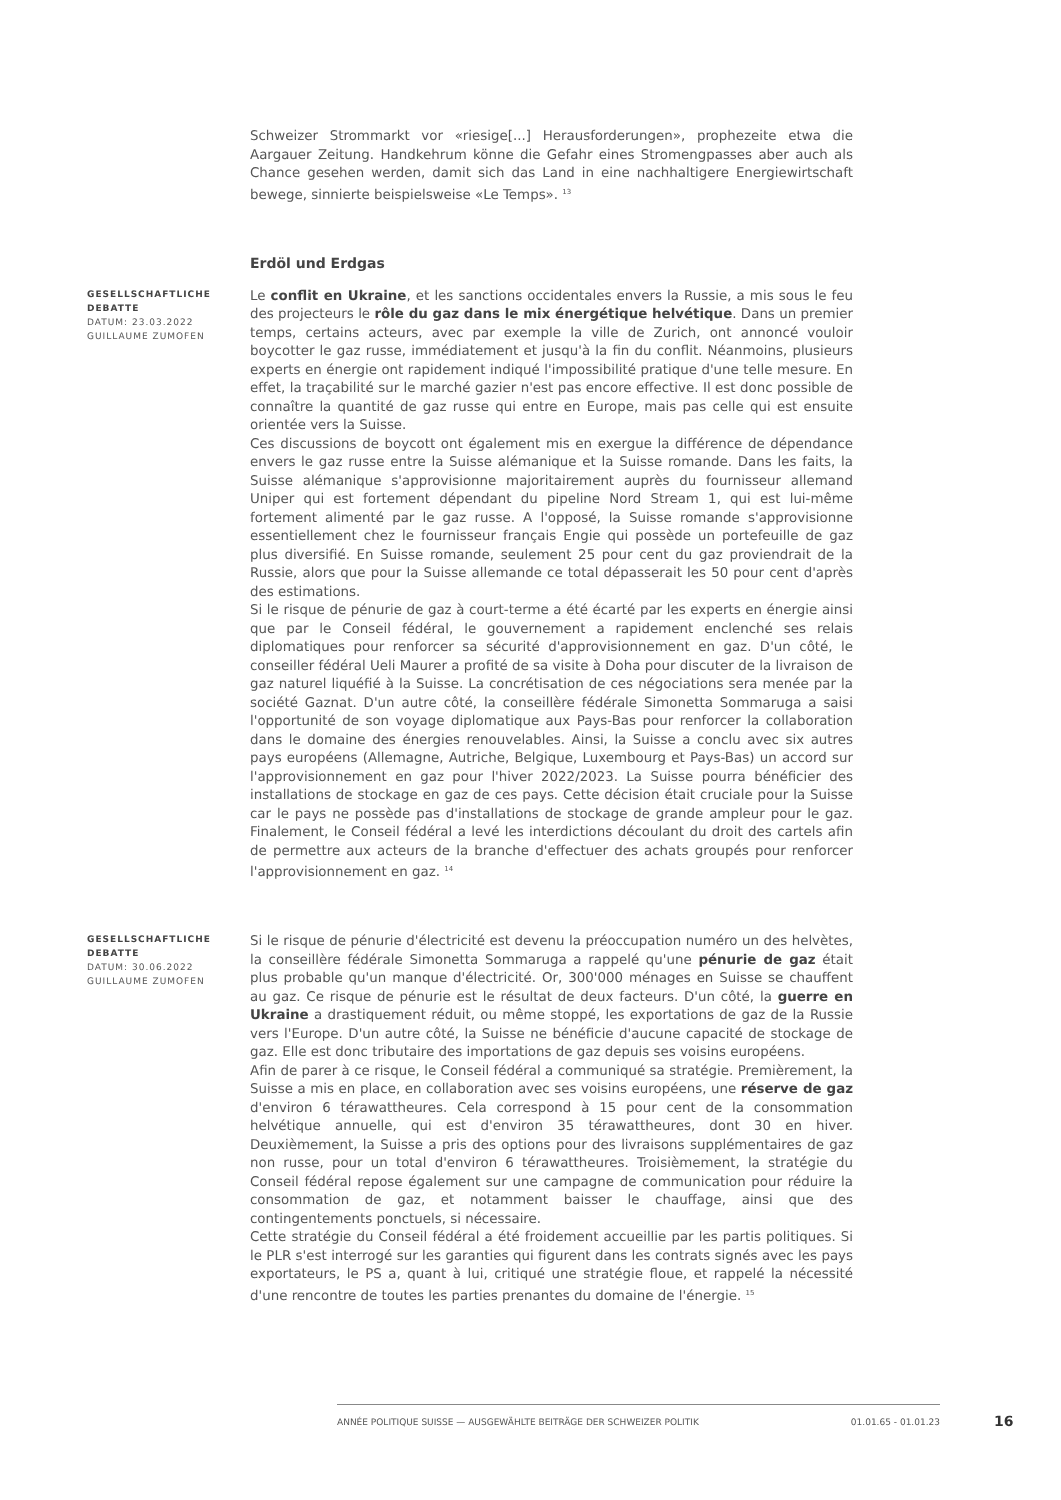Schweizer Strommarkt vor «riesige[...] Herausforderungen», prophezeite etwa die Aargauer Zeitung. Handkehrum könne die Gefahr eines Stromengpasses aber auch als Chance gesehen werden, damit sich das Land in eine nachhaltigere Energiewirtschaft bewege, sinnierte beispielsweise «Le Temps». <sup>13</sup>
Erdöl und Erdgas
GESELLSCHAFTLICHE DEBATTE
DATUM: 23.03.2022
GUILLAUME ZUMOFEN
Le conflit en Ukraine, et les sanctions occidentales envers la Russie, a mis sous le feu des projecteurs le rôle du gaz dans le mix énergétique helvétique. Dans un premier temps, certains acteurs, avec par exemple la ville de Zurich, ont annoncé vouloir boycotter le gaz russe, immédiatement et jusqu'à la fin du conflit. Néanmoins, plusieurs experts en énergie ont rapidement indiqué l'impossibilité pratique d'une telle mesure. En effet, la traçabilité sur le marché gazier n'est pas encore effective. Il est donc possible de connaître la quantité de gaz russe qui entre en Europe, mais pas celle qui est ensuite orientée vers la Suisse.
Ces discussions de boycott ont également mis en exergue la différence de dépendance envers le gaz russe entre la Suisse alémanique et la Suisse romande. Dans les faits, la Suisse alémanique s'approvisionne majoritairement auprès du fournisseur allemand Uniper qui est fortement dépendant du pipeline Nord Stream 1, qui est lui-même fortement alimenté par le gaz russe. A l'opposé, la Suisse romande s'approvisionne essentiellement chez le fournisseur français Engie qui possède un portefeuille de gaz plus diversifié. En Suisse romande, seulement 25 pour cent du gaz proviendrait de la Russie, alors que pour la Suisse allemande ce total dépasserait les 50 pour cent d'après des estimations.
Si le risque de pénurie de gaz à court-terme a été écarté par les experts en énergie ainsi que par le Conseil fédéral, le gouvernement a rapidement enclenché ses relais diplomatiques pour renforcer sa sécurité d'approvisionnement en gaz. D'un côté, le conseiller fédéral Ueli Maurer a profité de sa visite à Doha pour discuter de la livraison de gaz naturel liquéfié à la Suisse. La concrétisation de ces négociations sera menée par la société Gaznat. D'un autre côté, la conseillère fédérale Simonetta Sommaruga a saisi l'opportunité de son voyage diplomatique aux Pays-Bas pour renforcer la collaboration dans le domaine des énergies renouvelables. Ainsi, la Suisse a conclu avec six autres pays européens (Allemagne, Autriche, Belgique, Luxembourg et Pays-Bas) un accord sur l'approvisionnement en gaz pour l'hiver 2022/2023. La Suisse pourra bénéficier des installations de stockage en gaz de ces pays. Cette décision était cruciale pour la Suisse car le pays ne possède pas d'installations de stockage de grande ampleur pour le gaz. Finalement, le Conseil fédéral a levé les interdictions découlant du droit des cartels afin de permettre aux acteurs de la branche d'effectuer des achats groupés pour renforcer l'approvisionnement en gaz. <sup>14</sup>
GESELLSCHAFTLICHE DEBATTE
DATUM: 30.06.2022
GUILLAUME ZUMOFEN
Si le risque de pénurie d'électricité est devenu la préoccupation numéro un des helvètes, la conseillère fédérale Simonetta Sommaruga a rappelé qu'une pénurie de gaz était plus probable qu'un manque d'électricité. Or, 300'000 ménages en Suisse se chauffent au gaz. Ce risque de pénurie est le résultat de deux facteurs. D'un côté, la guerre en Ukraine a drastiquement réduit, ou même stoppé, les exportations de gaz de la Russie vers l'Europe. D'un autre côté, la Suisse ne bénéficie d'aucune capacité de stockage de gaz. Elle est donc tributaire des importations de gaz depuis ses voisins européens.
Afin de parer à ce risque, le Conseil fédéral a communiqué sa stratégie. Premièrement, la Suisse a mis en place, en collaboration avec ses voisins européens, une réserve de gaz d'environ 6 térawattheures. Cela correspond à 15 pour cent de la consommation helvétique annuelle, qui est d'environ 35 térawattheures, dont 30 en hiver. Deuxièmement, la Suisse a pris des options pour des livraisons supplémentaires de gaz non russe, pour un total d'environ 6 térawattheures. Troisièmement, la stratégie du Conseil fédéral repose également sur une campagne de communication pour réduire la consommation de gaz, et notamment baisser le chauffage, ainsi que des contingentements ponctuels, si nécessaire.
Cette stratégie du Conseil fédéral a été froidement accueillie par les partis politiques. Si le PLR s'est interrogé sur les garanties qui figurent dans les contrats signés avec les pays exportateurs, le PS a, quant à lui, critiqué une stratégie floue, et rappelé la nécessité d'une rencontre de toutes les parties prenantes du domaine de l'énergie. <sup>15</sup>
ANNÉE POLITIQUE SUISSE — AUSGEWÄHLTE BEITRÄGE DER SCHWEIZER POLITIK 01.01.65 - 01.01.23
16